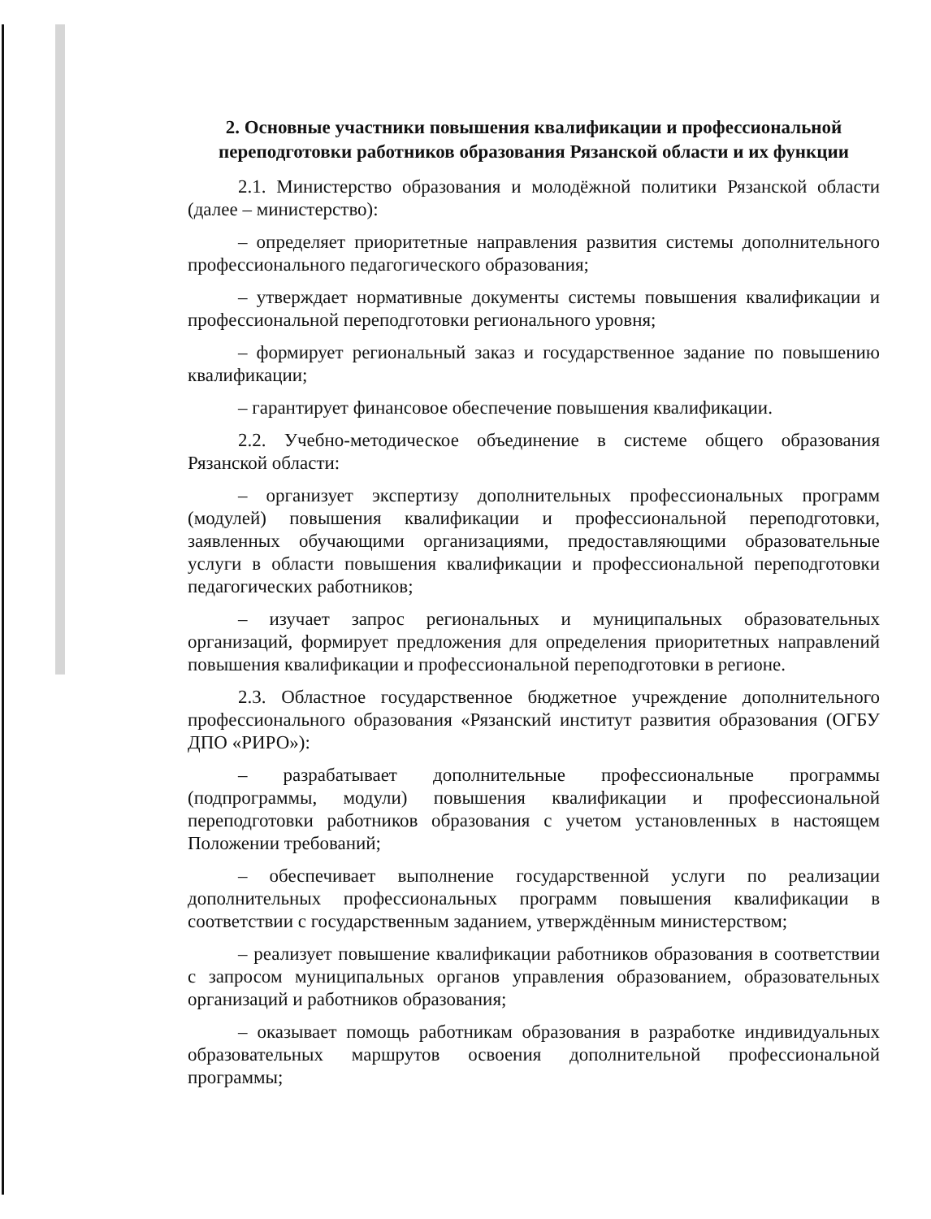2. Основные участники повышения квалификации и профессиональной переподготовки работников образования Рязанской области и их функции
2.1. Министерство образования и молодёжной политики Рязанской области (далее – министерство):
– определяет приоритетные направления развития системы дополнительного профессионального педагогического образования;
– утверждает нормативные документы системы повышения квалификации и профессиональной переподготовки регионального уровня;
– формирует региональный заказ и государственное задание по повышению квалификации;
– гарантирует финансовое обеспечение повышения квалификации.
2.2. Учебно-методическое объединение в системе общего образования Рязанской области:
– организует экспертизу дополнительных профессиональных программ (модулей) повышения квалификации и профессиональной переподготовки, заявленных обучающими организациями, предоставляющими образовательные услуги в области повышения квалификации и профессиональной переподготовки педагогических работников;
– изучает запрос региональных и муниципальных образовательных организаций, формирует предложения для определения приоритетных направлений повышения квалификации и профессиональной переподготовки в регионе.
2.3. Областное государственное бюджетное учреждение дополнительного профессионального образования «Рязанский институт развития образования (ОГБУ ДПО «РИРО»):
– разрабатывает дополнительные профессиональные программы (подпрограммы, модули) повышения квалификации и профессиональной переподготовки работников образования с учетом установленных в настоящем Положении требований;
– обеспечивает выполнение государственной услуги по реализации дополнительных профессиональных программ повышения квалификации в соответствии с государственным заданием, утверждённым министерством;
– реализует повышение квалификации работников образования в соответствии с запросом муниципальных органов управления образованием, образовательных организаций и работников образования;
– оказывает помощь работникам образования в разработке индивидуальных образовательных маршрутов освоения дополнительной профессиональной программы;